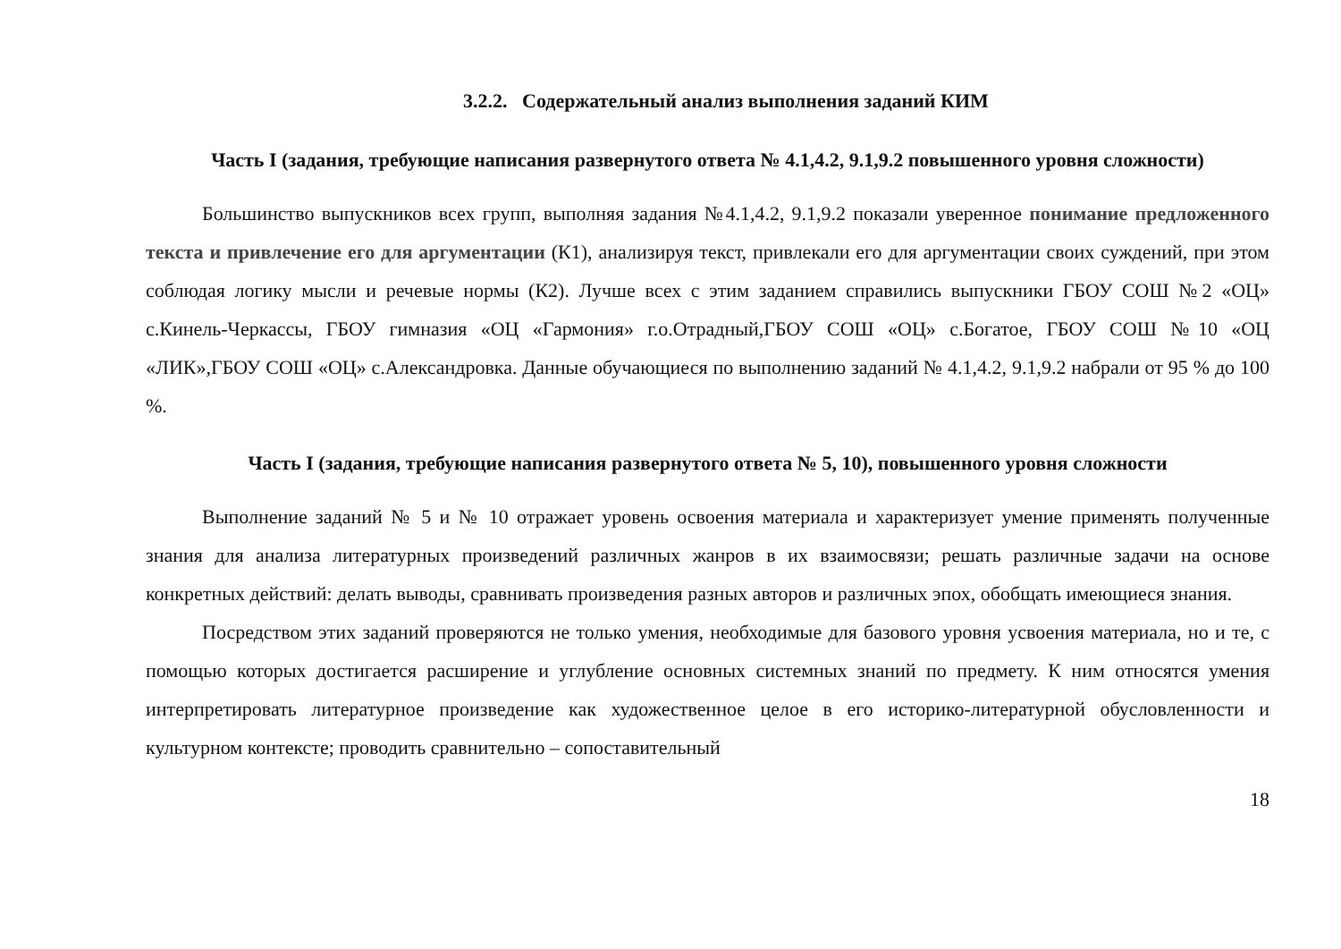3.2.2. Содержательный анализ выполнения заданий КИМ
Часть I (задания, требующие написания развернутого ответа № 4.1,4.2, 9.1,9.2 повышенного уровня сложности)
Большинство выпускников всех групп, выполняя задания №4.1,4.2, 9.1,9.2 показали уверенное понимание предложенного текста и привлечение его для аргументации (К1), анализируя текст, привлекали его для аргументации своих суждений, при этом соблюдая логику мысли и речевые нормы (К2). Лучше всех с этим заданием справились выпускники ГБОУ СОШ №2 «ОЦ» с.Кинель-Черкассы, ГБОУ гимназия «ОЦ «Гармония» г.о.Отрадный,ГБОУ СОШ «ОЦ» с.Богатое, ГБОУ СОШ №10 «ОЦ «ЛИК»,ГБОУ СОШ «ОЦ» с.Александровка. Данные обучающиеся по выполнению заданий № 4.1,4.2, 9.1,9.2 набрали от 95 % до 100 %.
Часть I (задания, требующие написания развернутого ответа № 5, 10), повышенного уровня сложности
Выполнение заданий № 5 и № 10 отражает уровень освоения материала и характеризует умение применять полученные знания для анализа литературных произведений различных жанров в их взаимосвязи; решать различные задачи на основе конкретных действий: делать выводы, сравнивать произведения разных авторов и различных эпох, обобщать имеющиеся знания.
Посредством этих заданий проверяются не только умения, необходимые для базового уровня усвоения материала, но и те, с помощью которых достигается расширение и углубление основных системных знаний по предмету. К ним относятся умения интерпретировать литературное произведение как художественное целое в его историко-литературной обусловленности и культурном контексте; проводить сравнительно – сопоставительный
18